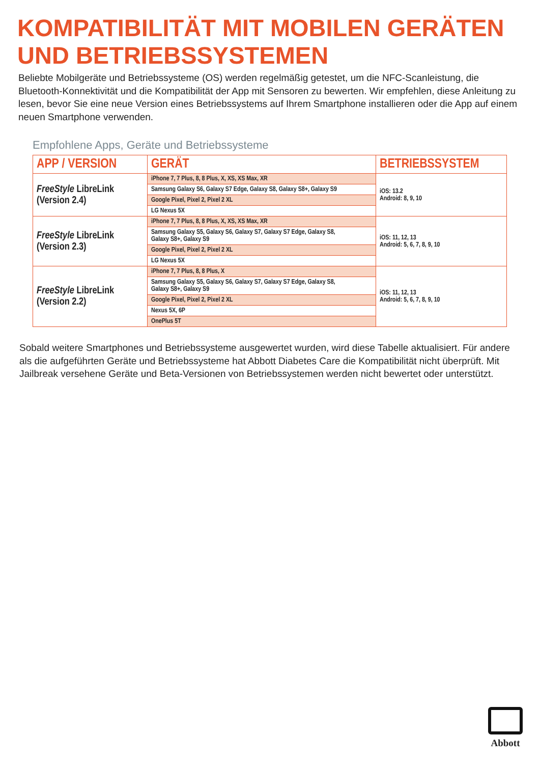KOMPATIBILITÄT MIT MOBILEN GERÄTEN
UND BETRIEBSSYSTEMEN
Beliebte Mobilgeräte und Betriebssysteme (OS) werden regelmäßig getestet, um die NFC-Scanleistung, die Bluetooth-Konnektivität und die Kompatibilität der App mit Sensoren zu bewerten. Wir empfehlen, diese Anleitung zu lesen, bevor Sie eine neue Version eines Betriebssystems auf Ihrem Smartphone installieren oder die App auf einem neuen Smartphone verwenden.
Empfohlene Apps, Geräte und Betriebssysteme
| APP / VERSION | GERÄT | BETRIEBSSYSTEM |
| --- | --- | --- |
| FreeStyle LibreLink (Version 2.4) | iPhone 7, 7 Plus, 8, 8 Plus, X, XS, XS Max, XR | iOS: 13.2 Android: 8, 9, 10 |
| | Samsung Galaxy S6, Galaxy S7 Edge, Galaxy S8, Galaxy S8+, Galaxy S9 | |
| | Google Pixel, Pixel 2, Pixel 2 XL | |
| | LG Nexus 5X | |
| FreeStyle LibreLink (Version 2.3) | iPhone 7, 7 Plus, 8, 8 Plus, X, XS, XS Max, XR | iOS: 11, 12, 13 Android: 5, 6, 7, 8, 9, 10 |
| | Samsung Galaxy S5, Galaxy S6, Galaxy S7, Galaxy S7 Edge, Galaxy S8, Galaxy S8+, Galaxy S9 | |
| | Google Pixel, Pixel 2, Pixel 2 XL | |
| | LG Nexus 5X | |
| FreeStyle LibreLink (Version 2.2) | iPhone 7, 7 Plus, 8, 8 Plus, X | iOS: 11, 12, 13 Android: 5, 6, 7, 8, 9, 10 |
| | Samsung Galaxy S5, Galaxy S6, Galaxy S7, Galaxy S7 Edge, Galaxy S8, Galaxy S8+, Galaxy S9 | |
| | Google Pixel, Pixel 2, Pixel 2 XL | |
| | Nexus 5X, 6P | |
| | OnePlus 5T | |
Sobald weitere Smartphones und Betriebssysteme ausgewertet wurden, wird diese Tabelle aktualisiert. Für andere als die aufgeführten Geräte und Betriebssysteme hat Abbott Diabetes Care die Kompatibilität nicht überprüft. Mit Jailbreak versehene Geräte und Beta-Versionen von Betriebssystemen werden nicht bewertet oder unterstützt.
Abbott